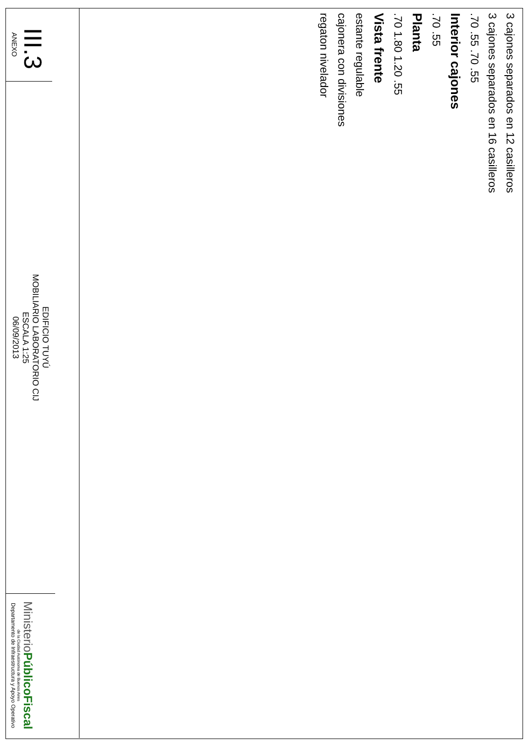III.3
ANEXO
EDIFICIO TUYÚ
MOBILIARIO LABORATORIO CIJ
ESCALA 1:25
06/09/2013
MinisterioPúblicoFiscal
de la Ciudad Autónoma de Buenos Aires
Departamento de Infraestructura y Apoyo Operativo
3 cajones separados en 12 casilleros
3 cajones separados en 16 casilleros
.70 .55 .70 .55
Interior cajones
.70 .55
Planta
.70 1.80 1.20 .55
Vista frente
estante regulable
cajonera con divisiones
regaton nivelador